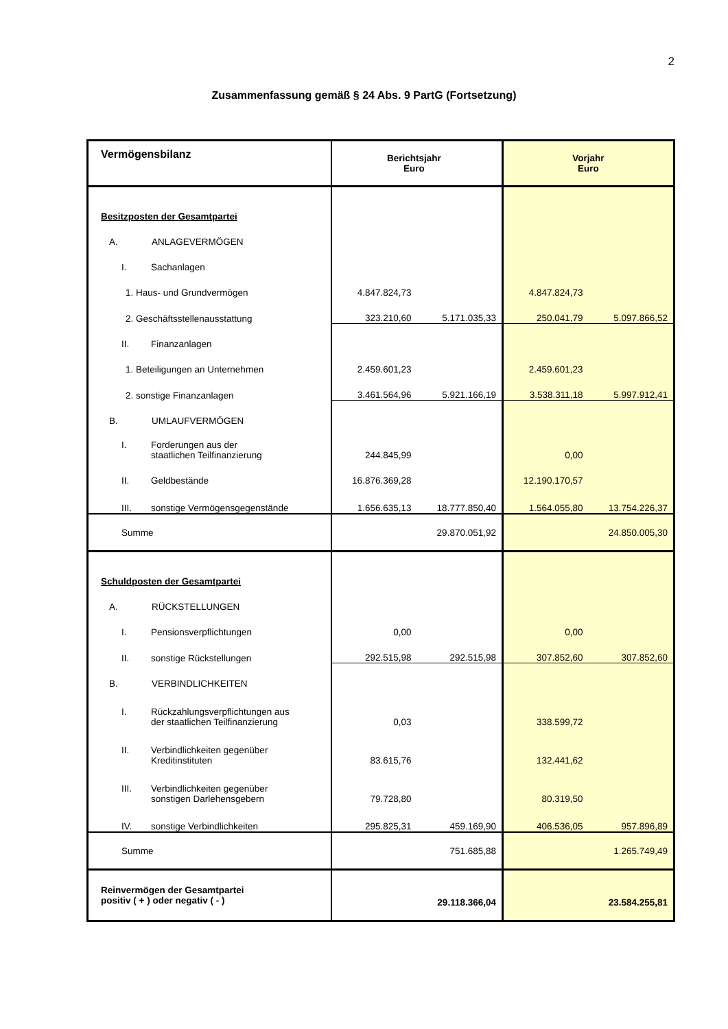2
Zusammenfassung gemäß § 24 Abs. 9 PartG (Fortsetzung)
| Vermögensbilanz | Berichtsjahr Euro | | Vorjahr Euro | |
| Besitzposten der Gesamtpartei | | | | |
| A. ANLAGEVERMÖGEN | | | | |
| I. Sachanlagen | | | | |
| 1. Haus- und Grundvermögen | 4.847.824,73 | | 4.847.824,73 | |
| 2. Geschäftsstellenausstattung | 323.210,60 | 5.171.035,33 | 250.041,79 | 5.097.866,52 |
| II. Finanzanlagen | | | | |
| 1. Beteiligungen an Unternehmen | 2.459.601,23 | | 2.459.601,23 | |
| 2. sonstige Finanzanlagen | 3.461.564,96 | 5.921.166,19 | 3.538.311,18 | 5.997.912,41 |
| B. UMLAUFVERMÖGEN | | | | |
| I. Forderungen aus der staatlichen Teilfinanzierung | 244.845,99 | | 0,00 | |
| II. Geldbestände | 16.876.369,28 | | 12.190.170,57 | |
| III. sonstige Vermögensgegenstände | 1.656.635,13 | 18.777.850,40 | 1.564.055,80 | 13.754.226,37 |
| Summe | | 29.870.051,92 | | 24.850.005,30 |
| Schuldposten der Gesamtpartei | | | | |
| A. RÜCKSTELLUNGEN | | | | |
| I. Pensionsverpflichtungen | 0,00 | | 0,00 | |
| II. sonstige Rückstellungen | 292.515,98 | 292.515,98 | 307.852,60 | 307.852,60 |
| B. VERBINDLICHKEITEN | | | | |
| I. Rückzahlungsverpflichtungen aus der staatlichen Teilfinanzierung | 0,03 | | 338.599,72 | |
| II. Verbindlichkeiten gegenüber Kreditinstituten | 83.615,76 | | 132.441,62 | |
| III. Verbindlichkeiten gegenüber sonstigen Darlehensgebern | 79.728,80 | | 80.319,50 | |
| IV. sonstige Verbindlichkeiten | 295.825,31 | 459.169,90 | 406.536,05 | 957.896,89 |
| Summe | | 751.685,88 | | 1.265.749,49 |
| Reinvermögen der Gesamtpartei positiv ( + ) oder negativ ( - ) | | 29.118.366,04 | | 23.584.255,81 |